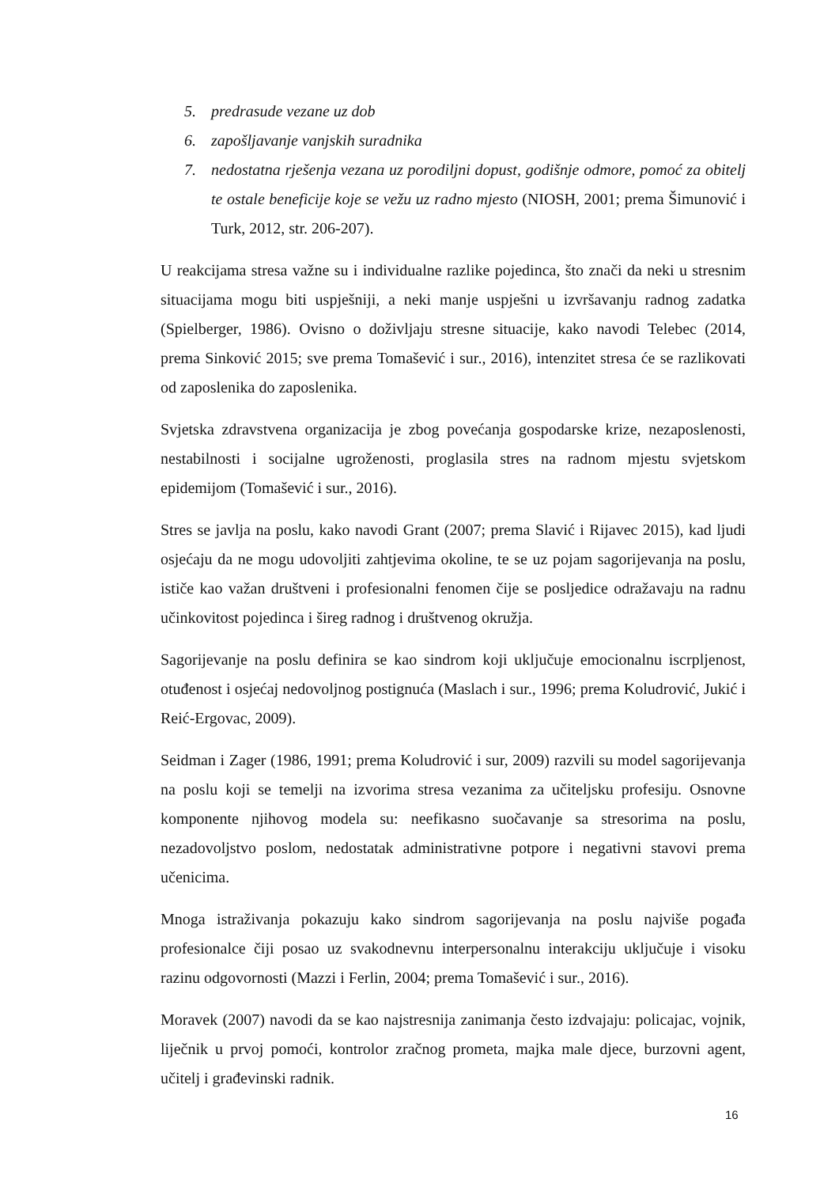5. predrasude vezane uz dob
6. zapošljavanje vanjskih suradnika
7. nedostatna rješenja vezana uz porodiljni dopust, godišnje odmore, pomoć za obitelj te ostale beneficije koje se vežu uz radno mjesto (NIOSH, 2001; prema Šimunović i Turk, 2012, str. 206-207).
U reakcijama stresa važne su i individualne razlike pojedinca, što znači da neki u stresnim situacijama mogu biti uspješniji, a neki manje uspješni u izvršavanju radnog zadatka (Spielberger, 1986). Ovisno o doživljaju stresne situacije, kako navodi Telebec (2014, prema Sinković 2015; sve prema Tomašević i sur., 2016), intenzitet stresa će se razlikovati od zaposlenika do zaposlenika.
Svjetska zdravstvena organizacija je zbog povećanja gospodarske krize, nezaposlenosti, nestabilnosti i socijalne ugroženosti, proglasila stres na radnom mjestu svjetskom epidemijom (Tomašević i sur., 2016).
Stres se javlja na poslu, kako navodi Grant (2007; prema Slavić i Rijavec 2015), kad ljudi osjećaju da ne mogu udovoljiti zahtjevima okoline, te se uz pojam sagorijevanja na poslu, ističe kao važan društveni i profesionalni fenomen čije se posljedice odražavaju na radnu učinkovitost pojedinca i šireg radnog i društvenog okružja.
Sagorijevanje na poslu definira se kao sindrom koji uključuje emocionalnu iscrpljenost, otuđenost i osjećaj nedovoljnog postignuća (Maslach i sur., 1996; prema Koludrović, Jukić i Reić-Ergovac, 2009).
Seidman i Zager (1986, 1991; prema Koludrović i sur, 2009) razvili su model sagorijevanja na poslu koji se temelji na izvorima stresa vezanima za učiteljsku profesiju. Osnovne komponente njihovog modela su: neefikasno suočavanje sa stresorima na poslu, nezadovoljstvo poslom, nedostatak administrativne potpore i negativni stavovi prema učenicima.
Mnoga istraživanja pokazuju kako sindrom sagorijevanja na poslu najviše pogađa profesionalce čiji posao uz svakodnevnu interpersonalnu interakciju uključuje i visoku razinu odgovornosti (Mazzi i Ferlin, 2004; prema Tomašević i sur., 2016).
Moravek (2007) navodi da se kao najstresnija zanimanja često izdvajaju: policajac, vojnik, liječnik u prvoj pomoći, kontrolor zračnog prometa, majka male djece, burzovni agent, učitelj i građevinski radnik.
16